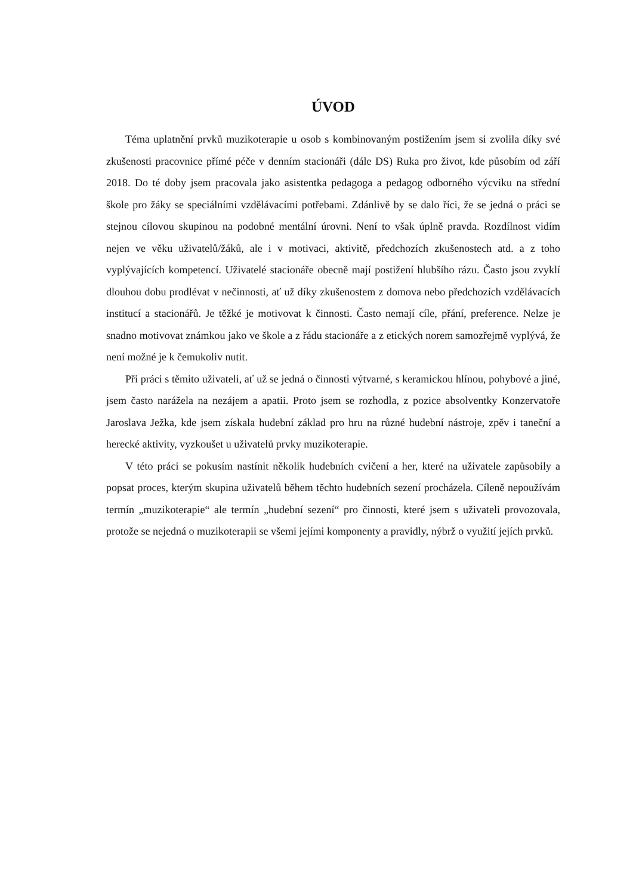ÚVOD
Téma uplatnění prvků muzikoterapie u osob s kombinovaným postižením jsem si zvolila díky své zkušenosti pracovnice přímé péče v denním stacionáři (dále DS) Ruka pro život, kde působím od září 2018. Do té doby jsem pracovala jako asistentka pedagoga a pedagog odborného výcviku na střední škole pro žáky se speciálními vzdělávacími potřebami. Zdánlivě by se dalo říci, že se jedná o práci se stejnou cílovou skupinou na podobné mentální úrovni. Není to však úplně pravda. Rozdílnost vidím nejen ve věku uživatelů/žáků, ale i v motivaci, aktivitě, předchozích zkušenostech atd. a z toho vyplývajících kompetencí. Uživatelé stacionáře obecně mají postižení hlubšího rázu. Často jsou zvyklí dlouhou dobu prodlévat v nečinnosti, ať už díky zkušenostem z domova nebo předchozích vzdělávacích institucí a stacionářů. Je těžké je motivovat k činnosti. Často nemají cíle, přání, preference. Nelze je snadno motivovat známkou jako ve škole a z řádu stacionáře a z etických norem samozřejmě vyplývá, že není možné je k čemukoliv nutit.
Při práci s těmito uživateli, ať už se jedná o činnosti výtvarné, s keramickou hlínou, pohybové a jiné, jsem často narážela na nezájem a apatii. Proto jsem se rozhodla, z pozice absolventky Konzervatoře Jaroslava Ježka, kde jsem získala hudební základ pro hru na různé hudební nástroje, zpěv i taneční a herecké aktivity, vyzkoušet u uživatelů prvky muzikoterapie.
V této práci se pokusím nastínit několik hudebních cvičení a her, které na uživatele zapůsobily a popsat proces, kterým skupina uživatelů během těchto hudebních sezení procházela. Cíleně nepoužívám termín „muzikoterapie“ ale termín „hudební sezení“ pro činnosti, které jsem s uživateli provozovala, protože se nejedná o muzikoterapii se všemi jejími komponenty a pravidly, nýbrž o využití jejích prvků.